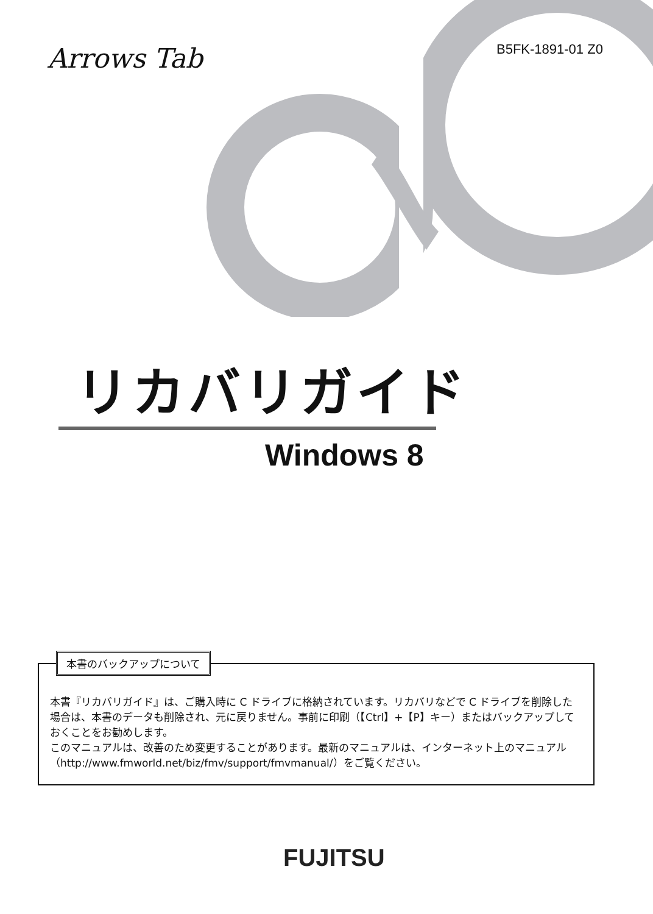Arrows Tab B5FK-1891-01 Z0
リカバリガイド
Windows 8
本書『リカバリガイド』は、ご購入時に C ドライブに格納されています。リカバリなどで C ドライブを削除した場合は、本書のデータも削除され、元に戻りません。事前に印刷（【Ctrl】+【P】キー）またはバックアップしておくことをお勧めします。
このマニュアルは、改善のため変更することがあります。最新のマニュアルは、インターネット上のマニュアル（http://www.fmworld.net/biz/fmv/support/fmvmanual/）をご覧ください。
本書のバックアップについて
FUJITSU